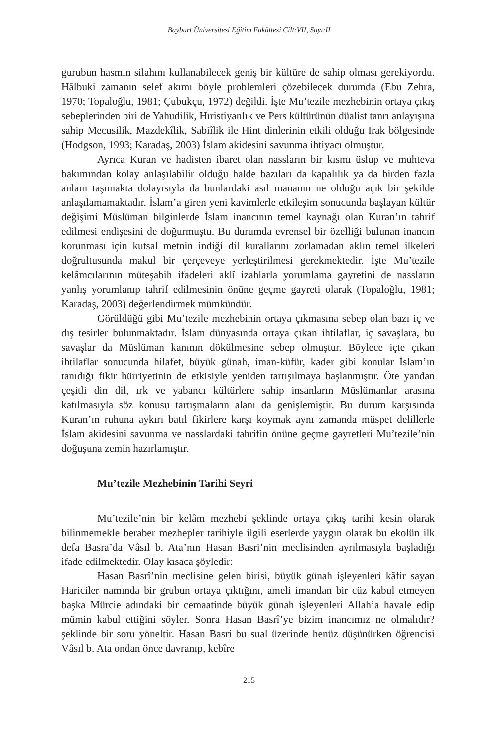Bayburt Üniversitesi Eğitim Fakültesi Cilt:VII, Sayı:II
gurubun hasmın silahını kullanabilecek geniş bir kültüre de sahip olması gerekiyordu. Hâlbuki zamanın selef akımı böyle problemleri çözebilecek durumda (Ebu Zehra, 1970; Topaloğlu, 1981; Çubukçu, 1972) değildi. İşte Mu’tezile mezhebinin ortaya çıkış sebeplerinden biri de Yahudilik, Hıristiyanlık ve Pers kültürünün düalist tanrı anlayışına sahip Mecusilik, Mazdekîlik, Sabiîlik ile Hint dinlerinin etkili olduğu Irak bölgesinde (Hodgson, 1993; Karadaş, 2003) İslam akidesini savunma ihtiyacı olmuştur.
Ayrıca Kuran ve hadisten ibaret olan nassların bir kısmı üslup ve muhteva bakımından kolay anlaşılabilir olduğu halde bazıları da kapalılık ya da birden fazla anlam taşımakta dolayısıyla da bunlardaki asıl mananın ne olduğu açık bir şekilde anlaşılamamaktadır. İslam’a giren yeni kavimlerle etkileşim sonucunda başlayan kültür değişimi Müslüman bilginlerde İslam inancının temel kaynağı olan Kuran’ın tahrif edilmesi endişesini de doğurmuştu. Bu durumda evrensel bir özelliği bulunan inancın korunması için kutsal metnin indiği dil kurallarını zorlamadan aklın temel ilkeleri doğrultusunda makul bir çerçeveye yerleştirilmesi gerekmektedir. İşte Mu’tezile kelâmcılarının müteşabih ifadeleri aklî izahlarla yorumlama gayretini de nassların yanlış yorumlanıp tahrif edilmesinin önüne geçme gayreti olarak (Topaloğlu, 1981; Karadaş, 2003) değerlendirmek mümkündür.
Görüldüğü gibi Mu’tezile mezhebinin ortaya çıkmasına sebep olan bazı iç ve dış tesirler bulunmaktadır. İslam dünyasında ortaya çıkan ihtilaflar, iç savaşlara, bu savaşlar da Müslüman kanının dökülmesine sebep olmuştur. Böylece içte çıkan ihtilaflar sonucunda hilafet, büyük günah, iman-küfür, kader gibi konular İslam’ın tanıdığı fikir hürriyetinin de etkisiyle yeniden tartışılmaya başlanmıştır. Öte yandan çeşitli din dil, ırk ve yabancı kültürlere sahip insanların Müslümanlar arasına katılmasıyla söz konusu tartışmaların alanı da genişlemiştir. Bu durum karşısında Kuran’ın ruhuna aykırı batıl fikirlere karşı koymak aynı zamanda müspet delillerle İslam akidesini savunma ve nasslardaki tahrifin önüne geçme gayretleri Mu’tezile’nin doğuşuna zemin hazırlamıştır.
Mu’tezile Mezhebinin Tarihi Seyri
Mu’tezile’nin bir kelâm mezhebi şeklinde ortaya çıkış tarihi kesin olarak bilinmemekle beraber mezhepler tarihiyle ilgili eserlerde yaygın olarak bu ekolün ilk defa Basra’da Vâsıl b. Ata’nın Hasan Basri’nin meclisinden ayrılmasıyla başladığı ifade edilmektedir. Olay kısaca şöyledir:
Hasan Basrî’nin meclisine gelen birisi, büyük günah işleyenleri kâfir sayan Hariciler namında bir grubun ortaya çıktığını, ameli imandan bir cüz kabul etmeyen başka Mürcie adındaki bir cemaatinde büyük günah işleyenleri Allah’a havale edip mümin kabul ettiğini söyler. Sonra Hasan Basrî’ye bizim inancımız ne olmalıdır? şeklinde bir soru yöneltir. Hasan Basri bu sual üzerinde henüz düşünürken öğrencisi Vâsıl b. Ata ondan önce davranıp, kebîre
215